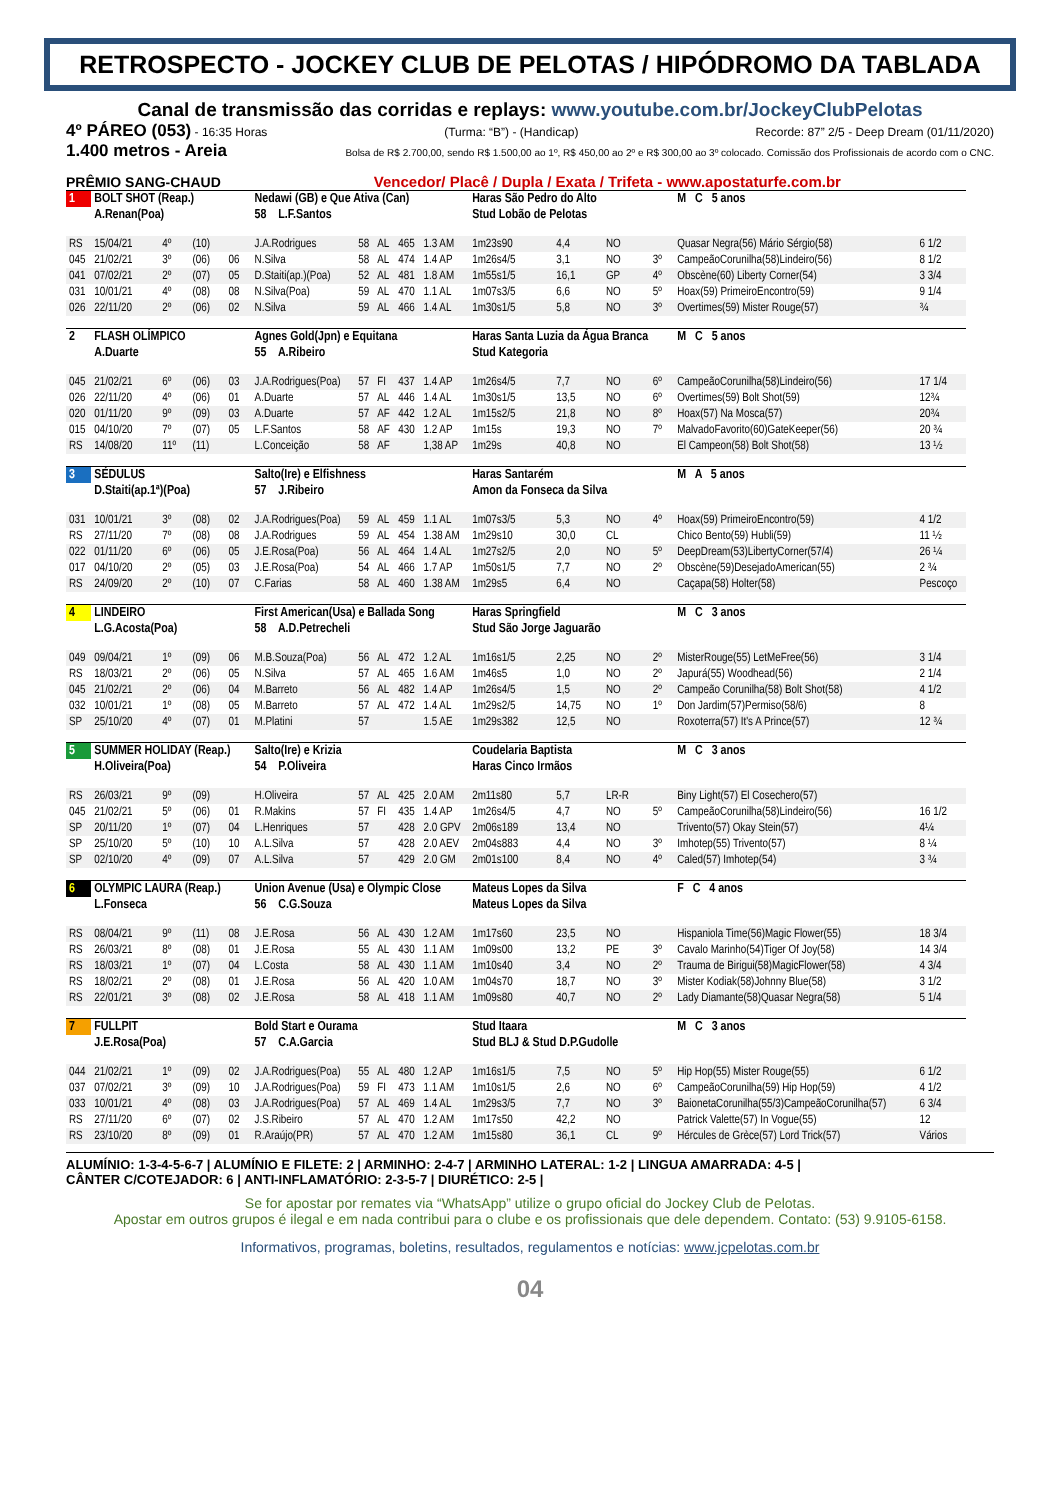RETROSPECTO - JOCKEY CLUB DE PELOTAS / HIPÓDROMO DA TABLADA
Canal de transmissão das corridas e replays: www.youtube.com.br/JockeyClubPelotas
4º PÁREO (053) - 16:35 Horas (Turma: “B”) - (Handicap) Recorde: 87” 2/5 - Deep Dream (01/11/2020)
1.400 metros - Areia Bolsa de R$ 2.700,00, sendo R$ 1.500,00 ao 1º, R$ 450,00 ao 2º e R$ 300,00 ao 3º colocado. Comissão dos Profissionais de acordo com o CNC.
PRÊMIO SANG-CHAUD Vencedor/ Placê / Dupla / Exata / Trifeta - www.apostaturfe.com.br
| 1 | BOLT SHOT (Reap.) | | | | Nedawi (GB) e Que Ativa (Can) | | | | | Haras São Pedro do Alto | | | | M C 5 anos | |
| | A.Renan(Poa) | | | | 58 L.F.Santos | | | | | Stud Lobão de Pelotas | | | | | |
| RS | 15/04/21 | 4º | (10) | | J.A.Rodrigues | 58 | AL | 465 | 1.3 AM | 1m23s90 | 4,4 | NO | | Quasar Negra(56) Mário Sérgio(58) | 6 1/2 |
| 045 | 21/02/21 | 3º | (06) | 06 | N.Silva | 58 | AL | 474 | 1.4 AP | 1m26s4/5 | 3,1 | NO | 3º | CampeãoCorunilha(58)Lindeiro(56) | 8 1/2 |
| 041 | 07/02/21 | 2º | (07) | 05 | D.Staiti(ap.)(Poa) | 52 | AL | 481 | 1.8 AM | 1m55s1/5 | 16,1 | GP | 4º | Obscène(60) Liberty Corner(54) | 3 3/4 |
| 031 | 10/01/21 | 4º | (08) | 08 | N.Silva(Poa) | 59 | AL | 470 | 1.1 AL | 1m07s3/5 | 6,6 | NO | 5º | Hoax(59) PrimeiroEncontro(59) | 9 1/4 |
| 026 | 22/11/20 | 2º | (06) | 02 | N.Silva | 59 | AL | 466 | 1.4 AL | 1m30s1/5 | 5,8 | NO | 3º | Overtimes(59) Mister Rouge(57) | ¾ |
| 2 | FLASH OLÍMPICO | | | | Agnes Gold(Jpn) e Equitana | | | | | Haras Santa Luzia da Água Branca | | | | M C 5 anos | |
| | A.Duarte | | | | 55 A.Ribeiro | | | | | Stud Kategoria | | | | | |
| 045 | 21/02/21 | 6º | (06) | 03 | J.A.Rodrigues(Poa) | 57 | FI | 437 | 1.4 AP | 1m26s4/5 | 7,7 | NO | 6º | CampeãoCorunilha(58)Lindeiro(56) | 17 1/4 |
| 026 | 22/11/20 | 4º | (06) | 01 | A.Duarte | 57 | AL | 446 | 1.4 AL | 1m30s1/5 | 13,5 | NO | 6º | Overtimes(59) Bolt Shot(59) | 12¾ |
| 020 | 01/11/20 | 9º | (09) | 03 | A.Duarte | 57 | AF | 442 | 1.2 AL | 1m15s2/5 | 21,8 | NO | 8º | Hoax(57) Na Mosca(57) | 20¾ |
| 015 | 04/10/20 | 7º | (07) | 05 | L.F.Santos | 58 | AF | 430 | 1.2 AP | 1m15s | 19,3 | NO | 7º | MalvadoFavorito(60)GateKeeper(56) | 20 ¾ |
| RS | 14/08/20 | 11º | (11) | | L.Conceição | 58 | AF | | 1,38 AP | 1m29s | 40,8 | NO | | El Campeon(58) Bolt Shot(58) | 13 ½ |
| 3 | SÉDULUS | | | | Salto(Ire) e Elfishness | | | | | Haras Santarém | | | | M A 5 anos | |
| | D.Staiti(ap.1ª)(Poa) | | | | 57 J.Ribeiro | | | | | Amon da Fonseca da Silva | | | | | |
| 031 | 10/01/21 | 3º | (08) | 02 | J.A.Rodrigues(Poa) | 59 | AL | 459 | 1.1 AL | 1m07s3/5 | 5,3 | NO | 4º | Hoax(59) PrimeiroEncontro(59) | 4 1/2 |
| RS | 27/11/20 | 7º | (08) | 08 | J.A.Rodrigues | 59 | AL | 454 | 1.38 AM | 1m29s10 | 30,0 | CL | | Chico Bento(59) Hubli(59) | 11 ½ |
| 022 | 01/11/20 | 6º | (06) | 05 | J.E.Rosa(Poa) | 56 | AL | 464 | 1.4 AL | 1m27s2/5 | 2,0 | NO | 5º | DeepDream(53)LibertyCorner(57/4) | 26 ¼ |
| 017 | 04/10/20 | 2º | (05) | 03 | J.E.Rosa(Poa) | 54 | AL | 466 | 1.7 AP | 1m50s1/5 | 7,7 | NO | 2º | Obscène(59)DesejadoAmerican(55) | 2 ¾ |
| RS | 24/09/20 | 2º | (10) | 07 | C.Farias | 58 | AL | 460 | 1.38 AM | 1m29s5 | 6,4 | NO | | Caçapa(58) Holter(58) | Pescoço |
| 4 | LINDEIRO | | | | First American(Usa) e Ballada Song | | | | | Haras Springfield | | | | M C 3 anos | |
| | L.G.Acosta(Poa) | | | | 58 A.D.Petrecheli | | | | | Stud São Jorge Jaguarão | | | | | |
| 049 | 09/04/21 | 1º | (09) | 06 | M.B.Souza(Poa) | 56 | AL | 472 | 1.2 AL | 1m16s1/5 | 2,25 | NO | 2º | MisterRouge(55) LetMeFree(56) | 3 1/4 |
| RS | 18/03/21 | 2º | (06) | 05 | N.Silva | 57 | AL | 465 | 1.6 AM | 1m46s5 | 1,0 | NO | 2º | Japurá(55) Woodhead(56) | 2 1/4 |
| 045 | 21/02/21 | 2º | (06) | 04 | M.Barreto | 56 | AL | 482 | 1.4 AP | 1m26s4/5 | 1,5 | NO | 2º | Campeão Corunilha(58) Bolt Shot(58) | 4 1/2 |
| 032 | 10/01/21 | 1º | (08) | 05 | M.Barreto | 57 | AL | 472 | 1.4 AL | 1m29s2/5 | 14,75 | NO | 1º | Don Jardim(57)Permiso(58/6) | 8 |
| SP | 25/10/20 | 4º | (07) | 01 | M.Platini | 57 | | | 1.5 AE | 1m29s382 | 12,5 | NO | | Roxoterra(57) It's A Prince(57) | 12 ¾ |
| 5 | SUMMER HOLIDAY (Reap.) | | | | Salto(Ire) e Krizia | | | | | Coudelaria Baptista | | | | M C 3 anos | |
| | H.Oliveira(Poa) | | | | 54 P.Oliveira | | | | | Haras Cinco Irmãos | | | | | |
| RS | 26/03/21 | 9º | (09) | | H.Oliveira | 57 | AL | 425 | 2.0 AM | 2m11s80 | 5,7 | LR-R | | Biny Light(57) El Cosechero(57) | |
| 045 | 21/02/21 | 5º | (06) | 01 | R.Makins | 57 | FI | 435 | 1.4 AP | 1m26s4/5 | 4,7 | NO | 5º | CampeãoCorunilha(58)Lindeiro(56) | 16 1/2 |
| SP | 20/11/20 | 1º | (07) | 04 | L.Henriques | 57 | | 428 | 2.0 GPV | 2m06s189 | 13,4 | NO | | Trivento(57) Okay Stein(57) | 4¼ |
| SP | 25/10/20 | 5º | (10) | 10 | A.L.Silva | 57 | | 428 | 2.0 AEV | 2m04s883 | 4,4 | NO | 3º | Imhotep(55) Trivento(57) | 8 ¼ |
| SP | 02/10/20 | 4º | (09) | 07 | A.L.Silva | 57 | | 429 | 2.0 GM | 2m01s100 | 8,4 | NO | 4º | Caled(57) Imhotep(54) | 3 ¾ |
| 6 | OLYMPIC LAURA (Reap.) | | | | Union Avenue (Usa) e Olympic Close | | | | | Mateus Lopes da Silva | | | | F C 4 anos | |
| | L.Fonseca | | | | 56 C.G.Souza | | | | | Mateus Lopes da Silva | | | | | |
| RS | 08/04/21 | 9º | (11) | 08 | J.E.Rosa | 56 | AL | 430 | 1.2 AM | 1m17s60 | 23,5 | NO | | Hispaniola Time(56)Magic Flower(55) | 18 3/4 |
| RS | 26/03/21 | 8º | (08) | 01 | J.E.Rosa | 55 | AL | 430 | 1.1 AM | 1m09s00 | 13,2 | PE | 3º | Cavalo Marinho(54)Tiger Of Joy(58) | 14 3/4 |
| RS | 18/03/21 | 1º | (07) | 04 | L.Costa | 58 | AL | 430 | 1.1 AM | 1m10s40 | 3,4 | NO | 2º | Trauma de Birigui(58)MagicFlower(58) | 4 3/4 |
| RS | 18/02/21 | 2º | (08) | 01 | J.E.Rosa | 56 | AL | 420 | 1.0 AM | 1m04s70 | 18,7 | NO | 3º | Mister Kodiak(58)Johnny Blue(58) | 3 1/2 |
| RS | 22/01/21 | 3º | (08) | 02 | J.E.Rosa | 58 | AL | 418 | 1.1 AM | 1m09s80 | 40,7 | NO | 2º | Lady Diamante(58)Quasar Negra(58) | 5 1/4 |
| 7 | FULLPIT | | | | Bold Start e Ourama | | | | | Stud Itaara | | | | M C 3 anos | |
| | J.E.Rosa(Poa) | | | | 57 C.A.Garcia | | | | | Stud BLJ & Stud D.P.Gudolle | | | | | |
| 044 | 21/02/21 | 1º | (09) | 02 | J.A.Rodrigues(Poa) | 55 | AL | 480 | 1.2 AP | 1m16s1/5 | 7,5 | NO | 5º | Hip Hop(55) Mister Rouge(55) | 6 1/2 |
| 037 | 07/02/21 | 3º | (09) | 10 | J.A.Rodrigues(Poa) | 59 | FI | 473 | 1.1 AM | 1m10s1/5 | 2,6 | NO | 6º | CampeãoCorunilha(59) Hip Hop(59) | 4 1/2 |
| 033 | 10/01/21 | 4º | (08) | 03 | J.A.Rodrigues(Poa) | 57 | AL | 469 | 1.4 AL | 1m29s3/5 | 7,7 | NO | 3º | BaionetaCorunilha(55/3)CampeãoCorunilha(57) | 6 3/4 |
| RS | 27/11/20 | 6º | (07) | 02 | J.S.Ribeiro | 57 | AL | 470 | 1.2 AM | 1m17s50 | 42,2 | NO | | Patrick Valette(57) In Vogue(55) | 12 |
| RS | 23/10/20 | 8º | (09) | 01 | R.Araújo(PR) | 57 | AL | 470 | 1.2 AM | 1m15s80 | 36,1 | CL | 9º | Hércules de Grèce(57) Lord Trick(57) | Vários |
ALUMÍNIO: 1-3-4-5-6-7 | ALUMÍNIO E FILETE: 2 | ARMINHO: 2-4-7 | ARMINHO LATERAL: 1-2 | LINGUA AMARRADA: 4-5 |
CÂNTER C/COTEJADOR: 6 | ANTI-INFLAMATÓRIO: 2-3-5-7 | DIURÉTICO: 2-5 |
Se for apostar por remates via “WhatsApp” utilize o grupo oficial do Jockey Club de Pelotas.
Apostar em outros grupos é ilegal e em nada contribui para o clube e os profissionais que dele dependem. Contato: (53) 9.9105-6158.
Informativos, programas, boletins, resultados, regulamentos e notícias: www.jcpelotas.com.br
04